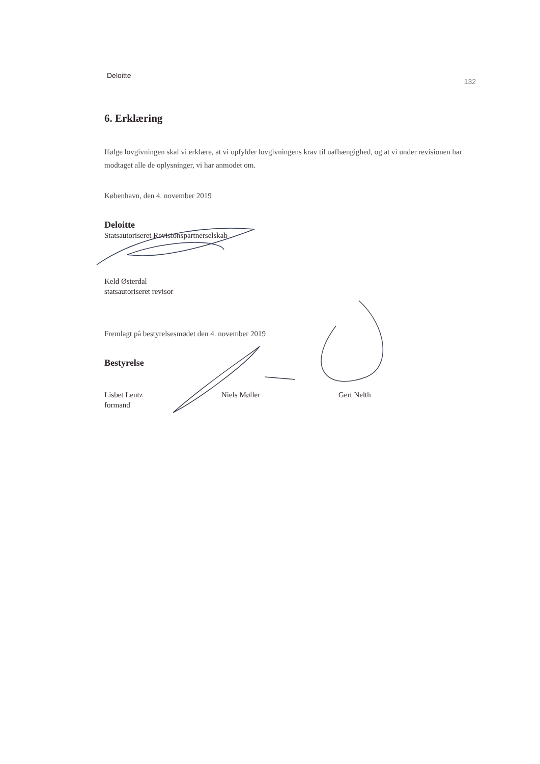Deloitte 132
6. Erklæring
Ifølge lovgivningen skal vi erklære, at vi opfylder lovgivningens krav til uafhængighed, og at vi under revisionen har modtaget alle de oplysninger, vi har anmodet om.
København, den 4. november 2019
Deloitte
Statsautoriseret Revisionspartnerselskab
Keld Østerdal
statsautoriseret revisor
Fremlagt på bestyrelsesmødet den 4. november 2019
Bestyrelse
Lisbet Lentz
formand
Niels Møller Gert Nelth